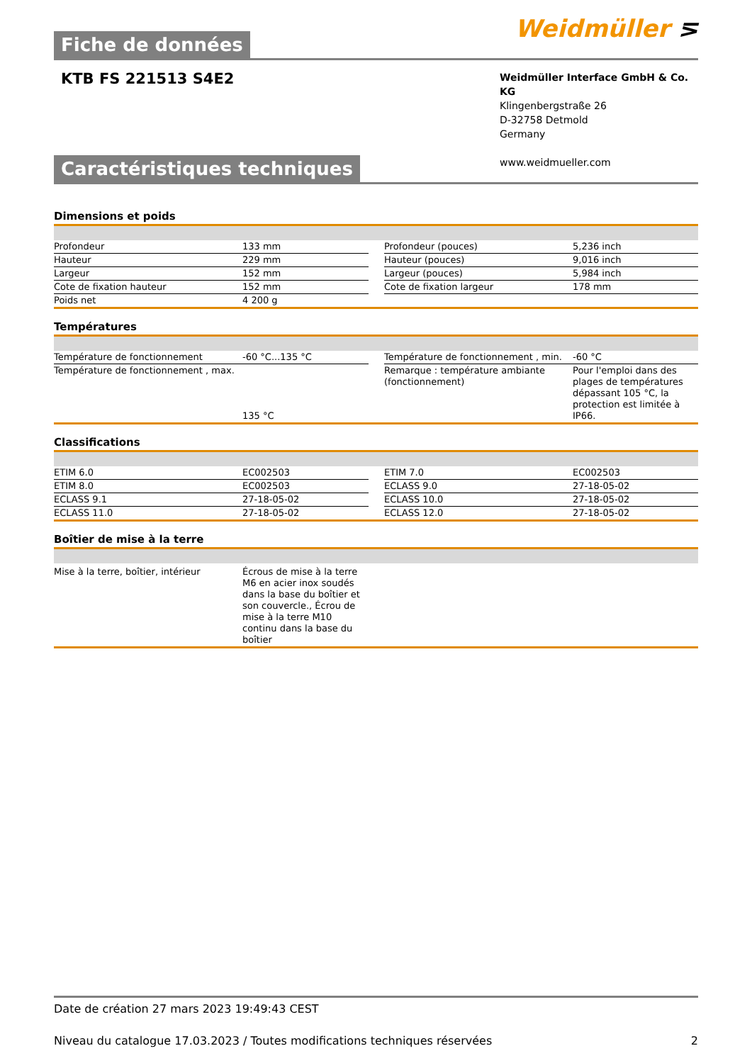Weidmüller ⋝
Fiche de données
KTB FS 221513 S4E2
Weidmüller Interface GmbH & Co. KG
Klingenbergstraße 26
D-32758 Detmold
Germany
www.weidmueller.com
Caractéristiques techniques
Dimensions et poids
| Profondeur | 133 mm | | Profondeur (pouces) | 5,236 inch |
| Hauteur | 229 mm | | Hauteur (pouces) | 9,016 inch |
| Largeur | 152 mm | | Largeur (pouces) | 5,984 inch |
| Cote de fixation hauteur | 152 mm | | Cote de fixation largeur | 178 mm |
| Poids net | 4 200 g | | | |
Températures
| Température de fonctionnement | -60 °C...135 °C | | Température de fonctionnement , min. | -60 °C |
| Température de fonctionnement , max. | 135 °C | | Remarque : température ambiante (fonctionnement) | Pour l'emploi dans des plages de températures dépassant 105 °C, la protection est limitée à IP66. |
Classifications
| ETIM 6.0 | EC002503 | | ETIM 7.0 | EC002503 |
| ETIM 8.0 | EC002503 | | ECLASS 9.0 | 27-18-05-02 |
| ECLASS 9.1 | 27-18-05-02 | | ECLASS 10.0 | 27-18-05-02 |
| ECLASS 11.0 | 27-18-05-02 | | ECLASS 12.0 | 27-18-05-02 |
Boîtier de mise à la terre
| Mise à la terre, boîtier, intérieur | Écrous de mise à la terre M6 en acier inox soudés dans la base du boîtier et son couvercle., Écrou de mise à la terre M10 continu dans la base du boîtier | |
Date de création 27 mars 2023 19:49:43 CEST
Niveau du catalogue 17.03.2023 / Toutes modifications techniques réservées 2